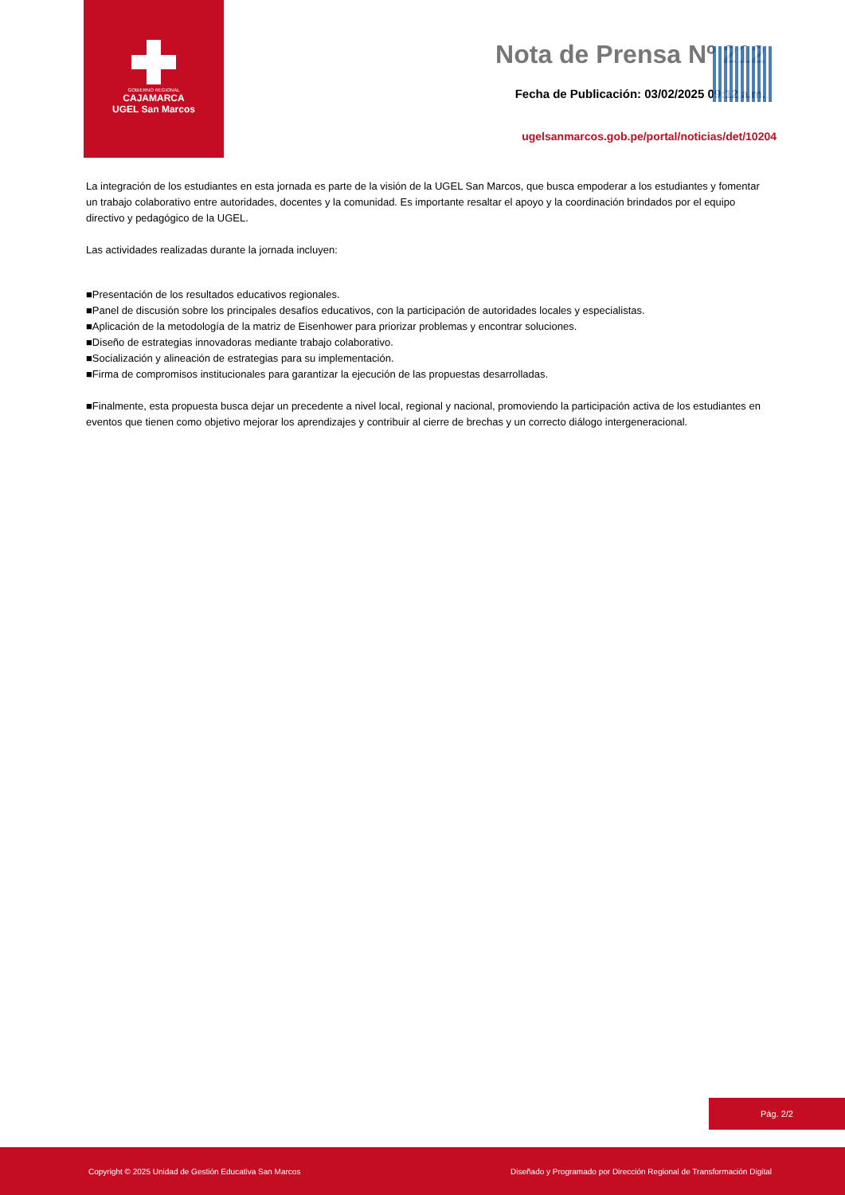GOBIERNO REGIONAL
CAJAMARCA
UGEL San Marcos
Nota de Prensa Nº 212
Fecha de Publicación: 03/02/2025 09:12 a.m.
ugelsanmarcos.gob.pe/portal/noticias/det/10204
La integración de los estudiantes en esta jornada es parte de la visión de la UGEL San Marcos, que busca empoderar a los estudiantes y fomentar un trabajo colaborativo entre autoridades, docentes y la comunidad. Es importante resaltar el apoyo y la coordinación brindados por el equipo directivo y pedagógico de la UGEL.
Las actividades realizadas durante la jornada incluyen:
■Presentación de los resultados educativos regionales.
■Panel de discusión sobre los principales desafíos educativos, con la participación de autoridades locales y especialistas.
■Aplicación de la metodología de la matriz de Eisenhower para priorizar problemas y encontrar soluciones.
■Diseño de estrategias innovadoras mediante trabajo colaborativo.
■Socialización y alineación de estrategias para su implementación.
■Firma de compromisos institucionales para garantizar la ejecución de las propuestas desarrolladas.
■Finalmente, esta propuesta busca dejar un precedente a nivel local, regional y nacional, promoviendo la participación activa de los estudiantes en eventos que tienen como objetivo mejorar los aprendizajes y contribuir al cierre de brechas y un correcto diálogo intergeneracional.
Pág. 2/2
Copyright © 2025 Unidad de Gestión Educativa San Marcos Diseñado y Programado por Dirección Regional de Transformación Digital